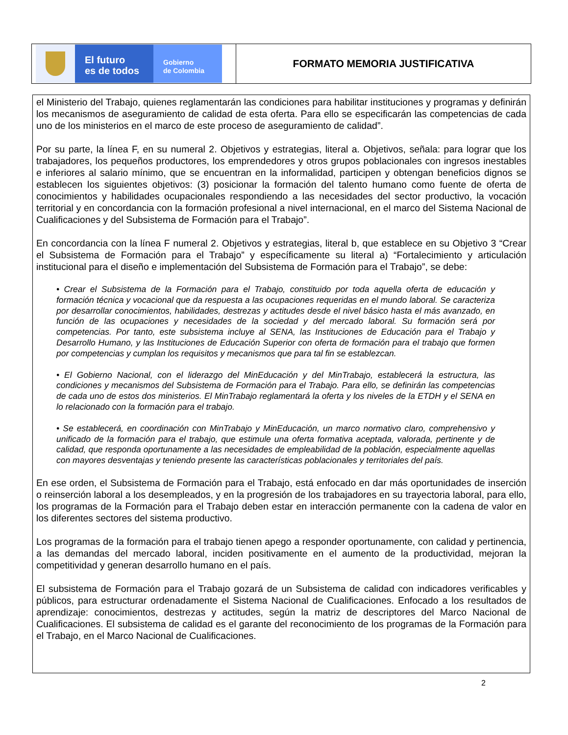El futuro
es de todos
Gobierno
de Colombia
FORMATO MEMORIA JUSTIFICATIVA
el Ministerio del Trabajo, quienes reglamentarán las condiciones para habilitar instituciones y programas y definirán los mecanismos de aseguramiento de calidad de esta oferta. Para ello se especificarán las competencias de cada uno de los ministerios en el marco de este proceso de aseguramiento de calidad”.
Por su parte, la línea F, en su numeral 2. Objetivos y estrategias, literal a. Objetivos, señala: para lograr que los trabajadores, los pequeños productores, los emprendedores y otros grupos poblacionales con ingresos inestables e inferiores al salario mínimo, que se encuentran en la informalidad, participen y obtengan beneficios dignos se establecen los siguientes objetivos: (3) posicionar la formación del talento humano como fuente de oferta de conocimientos y habilidades ocupacionales respondiendo a las necesidades del sector productivo, la vocación territorial y en concordancia con la formación profesional a nivel internacional, en el marco del Sistema Nacional de Cualificaciones y del Subsistema de Formación para el Trabajo”.
En concordancia con la línea F numeral 2. Objetivos y estrategias, literal b, que establece en su Objetivo 3 “Crear el Subsistema de Formación para el Trabajo” y específicamente su literal a) “Fortalecimiento y articulación institucional para el diseño e implementación del Subsistema de Formación para el Trabajo”, se debe:
• Crear el Subsistema de la Formación para el Trabajo, constituido por toda aquella oferta de educación y formación técnica y vocacional que da respuesta a las ocupaciones requeridas en el mundo laboral. Se caracteriza por desarrollar conocimientos, habilidades, destrezas y actitudes desde el nivel básico hasta el más avanzado, en función de las ocupaciones y necesidades de la sociedad y del mercado laboral. Su formación será por competencias. Por tanto, este subsistema incluye al SENA, las Instituciones de Educación para el Trabajo y Desarrollo Humano, y las Instituciones de Educación Superior con oferta de formación para el trabajo que formen por competencias y cumplan los requisitos y mecanismos que para tal fin se establezcan.
• El Gobierno Nacional, con el liderazgo del MinEducación y del MinTrabajo, establecerá la estructura, las condiciones y mecanismos del Subsistema de Formación para el Trabajo. Para ello, se definirán las competencias de cada uno de estos dos ministerios. El MinTrabajo reglamentará la oferta y los niveles de la ETDH y el SENA en lo relacionado con la formación para el trabajo.
• Se establecerá, en coordinación con MinTrabajo y MinEducación, un marco normativo claro, comprehensivo y unificado de la formación para el trabajo, que estimule una oferta formativa aceptada, valorada, pertinente y de calidad, que responda oportunamente a las necesidades de empleabilidad de la población, especialmente aquellas con mayores desventajas y teniendo presente las características poblacionales y territoriales del país.
En ese orden, el Subsistema de Formación para el Trabajo, está enfocado en dar más oportunidades de inserción o reinserción laboral a los desempleados, y en la progresión de los trabajadores en su trayectoria laboral, para ello, los programas de la Formación para el Trabajo deben estar en interacción permanente con la cadena de valor en los diferentes sectores del sistema productivo.
Los programas de la formación para el trabajo tienen apego a responder oportunamente, con calidad y pertinencia, a las demandas del mercado laboral, inciden positivamente en el aumento de la productividad, mejoran la competitividad y generan desarrollo humano en el país.
El subsistema de Formación para el Trabajo gozará de un Subsistema de calidad con indicadores verificables y públicos, para estructurar ordenadamente el Sistema Nacional de Cualificaciones. Enfocado a los resultados de aprendizaje: conocimientos, destrezas y actitudes, según la matriz de descriptores del Marco Nacional de Cualificaciones. El subsistema de calidad es el garante del reconocimiento de los programas de la Formación para el Trabajo, en el Marco Nacional de Cualificaciones.
2